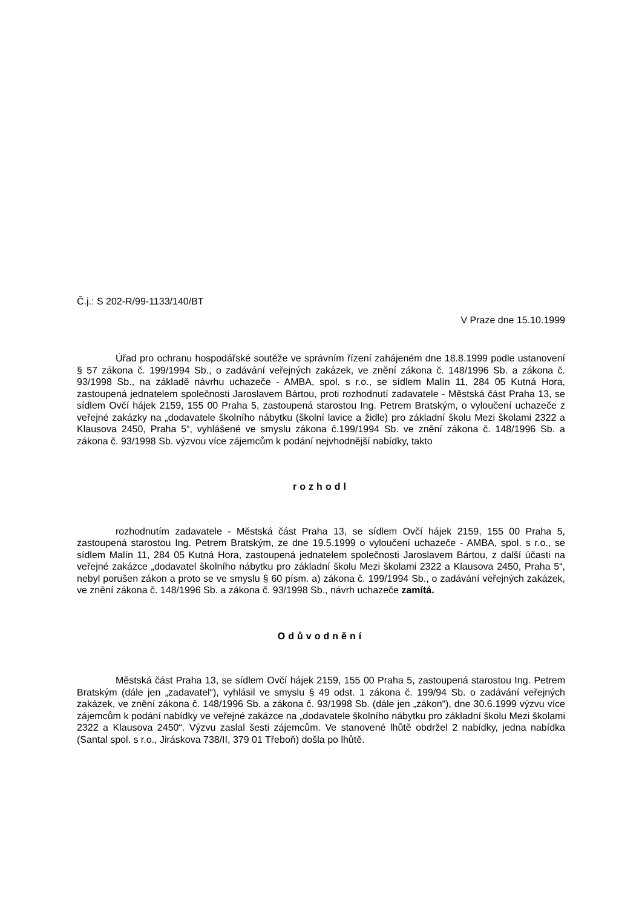Č.j.: S 202-R/99-1133/140/BT
V Praze dne 15.10.1999
Úřad pro ochranu hospodářské soutěže ve správním řízení zahájeném dne 18.8.1999 podle ustanovení § 57 zákona č. 199/1994 Sb., o zadávání veřejných zakázek, ve znění zákona č. 148/1996 Sb. a zákona č. 93/1998 Sb., na základě návrhu uchazeče - AMBA, spol. s r.o., se sídlem Malín 11, 284 05 Kutná Hora, zastoupená jednatelem společnosti Jaroslavem Bártou, proti rozhodnutí zadavatele - Městská část Praha 13, se sídlem Ovčí hájek 2159, 155 00 Praha 5, zastoupená starostou Ing. Petrem Bratským, o vyloučení uchazeče z veřejné zakázky na „dodavatele školního nábytku (školní lavice a židle) pro základní školu Mezi školami 2322 a Klausova 2450, Praha 5“, vyhlášené ve smyslu zákona č.199/1994 Sb. ve znění zákona č. 148/1996 Sb. a zákona č. 93/1998 Sb. výzvou více zájemcům k podání nejvhodnější nabídky, takto
rozhodl
rozhodnutím zadavatele - Městská část Praha 13, se sídlem Ovčí hájek 2159, 155 00 Praha 5, zastoupená starostou Ing. Petrem Bratským, ze dne 19.5.1999 o vyloučení uchazeče - AMBA, spol. s r.o., se sídlem Malín 11, 284 05 Kutná Hora, zastoupená jednatelem společnosti Jaroslavem Bártou, z další účasti na veřejné zakázce „dodavatel školního nábytku pro základní školu Mezi školami 2322 a Klausova 2450, Praha 5“, nebyl porušen zákon a proto se ve smyslu § 60 písm. a) zákona č. 199/1994 Sb., o zadávání veřejných zakázek, ve znění zákona č. 148/1996 Sb. a zákona č. 93/1998 Sb., návrh uchazeče zamítá.
Odůvodnění
Městská část Praha 13, se sídlem Ovčí hájek 2159, 155 00 Praha 5, zastoupená starostou Ing. Petrem Bratským (dále jen „zadavatel“), vyhlásil ve smyslu § 49 odst. 1 zákona č. 199/94 Sb. o zadávání veřejných zakázek, ve znění zákona č. 148/1996 Sb. a zákona č. 93/1998 Sb. (dále jen „zákon“), dne 30.6.1999 výzvu více zájemcům k podání nabídky ve veřejné zakázce na „dodavatele školního nábytku pro základní školu Mezi školami 2322 a Klausova 2450“. Výzvu zaslal šesti zájemcům. Ve stanovené lhůtě obdržel 2 nabídky, jedna nabídka (Santal spol. s r.o., Jiráskova 738/II, 379 01 Třeboň) došla po lhůtě.